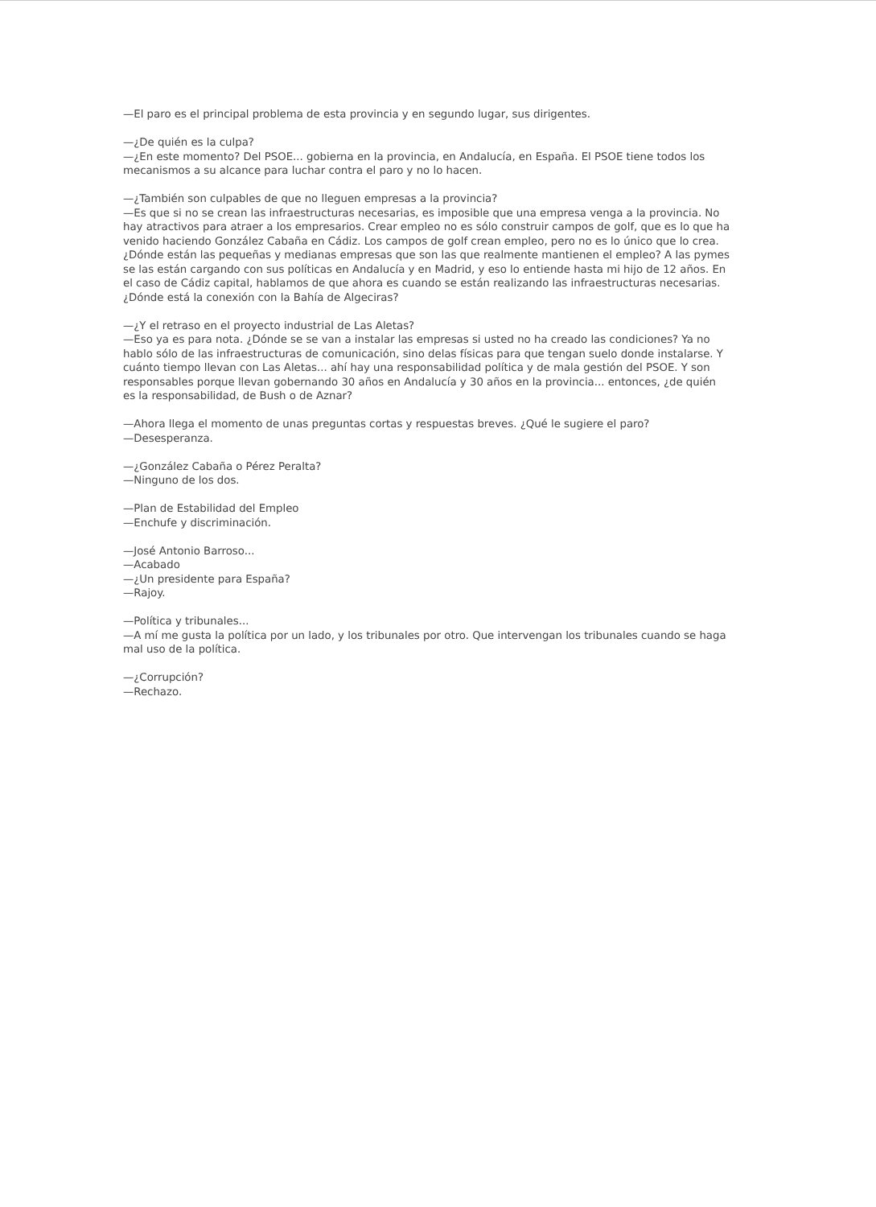—El paro es el principal problema de esta provincia y en segundo lugar, sus dirigentes.
—¿De quién es la culpa?
—¿En este momento? Del PSOE... gobierna en la provincia, en Andalucía, en España. El PSOE tiene todos los mecanismos a su alcance para luchar contra el paro y no lo hacen.
—¿También son culpables de que no lleguen empresas a la provincia?
—Es que si no se crean las infraestructuras necesarias, es imposible que una empresa venga a la provincia. No hay atractivos para atraer a los empresarios. Crear empleo no es sólo construir campos de golf, que es lo que ha venido haciendo González Cabaña en Cádiz. Los campos de golf crean empleo, pero no es lo único que lo crea. ¿Dónde están las pequeñas y medianas empresas que son las que realmente mantienen el empleo? A las pymes se las están cargando con sus políticas en Andalucía y en Madrid, y eso lo entiende hasta mi hijo de 12 años. En el caso de Cádiz capital, hablamos de que ahora es cuando se están realizando las infraestructuras necesarias. ¿Dónde está la conexión con la Bahía de Algeciras?
—¿Y el retraso en el proyecto industrial de Las Aletas?
—Eso ya es para nota. ¿Dónde se se van a instalar las empresas si usted no ha creado las condiciones? Ya no hablo sólo de las infraestructuras de comunicación, sino delas físicas para que tengan suelo donde instalarse. Y cuánto tiempo llevan con Las Aletas... ahí hay una responsabilidad política y de mala gestión del PSOE. Y son responsables porque llevan gobernando 30 años en Andalucía y 30 años en la provincia... entonces, ¿de quién es la responsabilidad, de Bush o de Aznar?
—Ahora llega el momento de unas preguntas cortas y respuestas breves. ¿Qué le sugiere el paro?
—Desesperanza.
—¿González Cabaña o Pérez Peralta?
—Ninguno de los dos.
—Plan de Estabilidad del Empleo
—Enchufe y discriminación.
—José Antonio Barroso...
—Acabado
—¿Un presidente para España?
—Rajoy.
—Política y tribunales...
—A mí me gusta la política por un lado, y los tribunales por otro. Que intervengan los tribunales cuando se haga mal uso de la política.
—¿Corrupción?
—Rechazo.